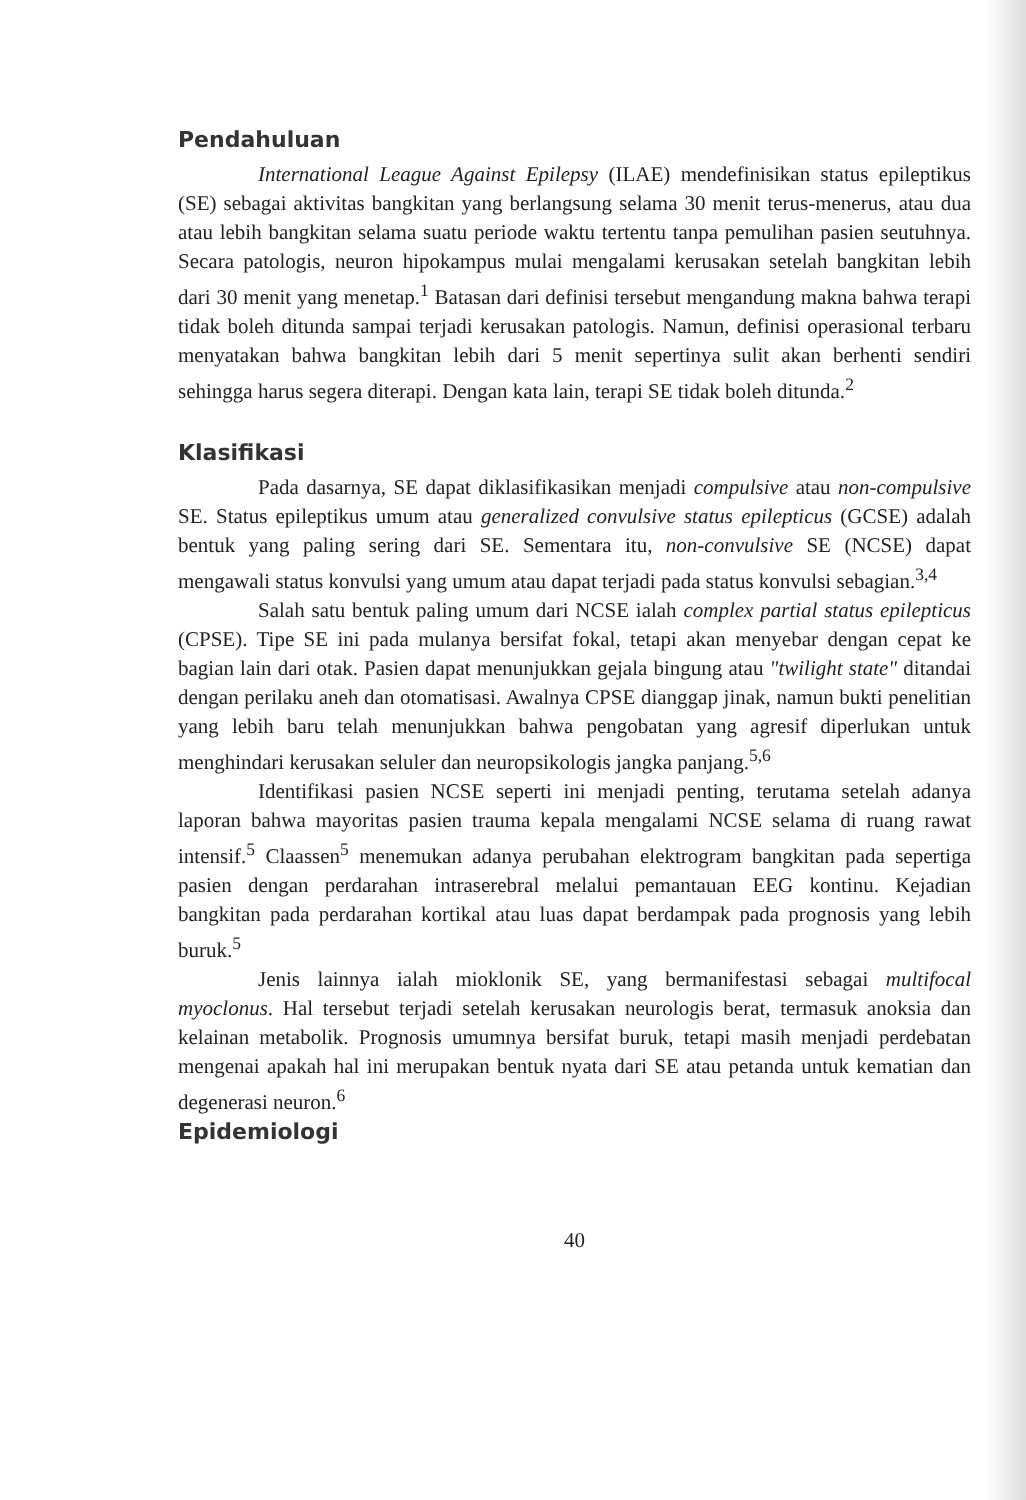Pendahuluan
International League Against Epilepsy (ILAE) mendefinisikan status epileptikus (SE) sebagai aktivitas bangkitan yang berlangsung selama 30 menit terus-menerus, atau dua atau lebih bangkitan selama suatu periode waktu tertentu tanpa pemulihan pasien seutuhnya. Secara patologis, neuron hipokampus mulai mengalami kerusakan setelah bangkitan lebih dari 30 menit yang menetap.<sup>1</sup> Batasan dari definisi tersebut mengandung makna bahwa terapi tidak boleh ditunda sampai terjadi kerusakan patologis. Namun, definisi operasional terbaru menyatakan bahwa bangkitan lebih dari 5 menit sepertinya sulit akan berhenti sendiri sehingga harus segera diterapi. Dengan kata lain, terapi SE tidak boleh ditunda.<sup>2</sup>
Klasifikasi
Pada dasarnya, SE dapat diklasifikasikan menjadi compulsive atau non-compulsive SE. Status epileptikus umum atau generalized convulsive status epilepticus (GCSE) adalah bentuk yang paling sering dari SE. Sementara itu, non-convulsive SE (NCSE) dapat mengawali status konvulsi yang umum atau dapat terjadi pada status konvulsi sebagian.<sup>3,4</sup>
Salah satu bentuk paling umum dari NCSE ialah complex partial status epilepticus (CPSE). Tipe SE ini pada mulanya bersifat fokal, tetapi akan menyebar dengan cepat ke bagian lain dari otak. Pasien dapat menunjukkan gejala bingung atau "twilight state" ditandai dengan perilaku aneh dan otomatisasi. Awalnya CPSE dianggap jinak, namun bukti penelitian yang lebih baru telah menunjukkan bahwa pengobatan yang agresif diperlukan untuk menghindari kerusakan seluler dan neuropsikologis jangka panjang.<sup>5,6</sup>
Identifikasi pasien NCSE seperti ini menjadi penting, terutama setelah adanya laporan bahwa mayoritas pasien trauma kepala mengalami NCSE selama di ruang rawat intensif.<sup>5</sup> Claassen<sup>5</sup> menemukan adanya perubahan elektrogram bangkitan pada sepertiga pasien dengan perdarahan intraserebral melalui pemantauan EEG kontinu. Kejadian bangkitan pada perdarahan kortikal atau luas dapat berdampak pada prognosis yang lebih buruk.<sup>5</sup>
Jenis lainnya ialah mioklonik SE, yang bermanifestasi sebagai multifocal myoclonus. Hal tersebut terjadi setelah kerusakan neurologis berat, termasuk anoksia dan kelainan metabolik. Prognosis umumnya bersifat buruk, tetapi masih menjadi perdebatan mengenai apakah hal ini merupakan bentuk nyata dari SE atau petanda untuk kematian dan degenerasi neuron.<sup>6</sup>
Epidemiologi
40